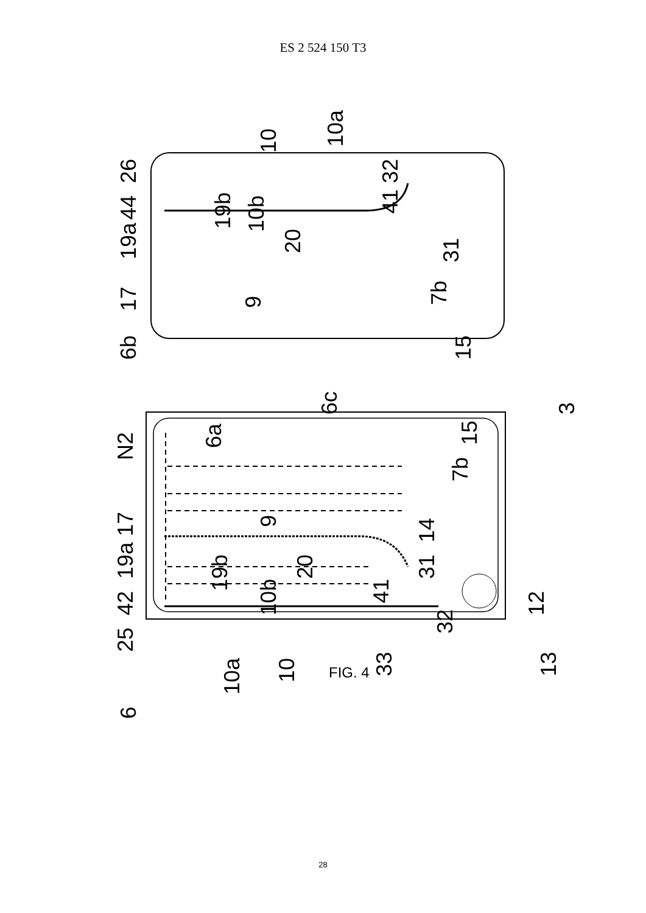ES 2 524 150 T3
26
44
19a
17
6b
10 10a
19b 10b
20
9
41
32
31
7b
15
6c
6a N2
3
7b
15
17
19a
42
25
19b
10b
20
9
14
31
41
32
33
12
13
10a 10
6
FIG. 4
28